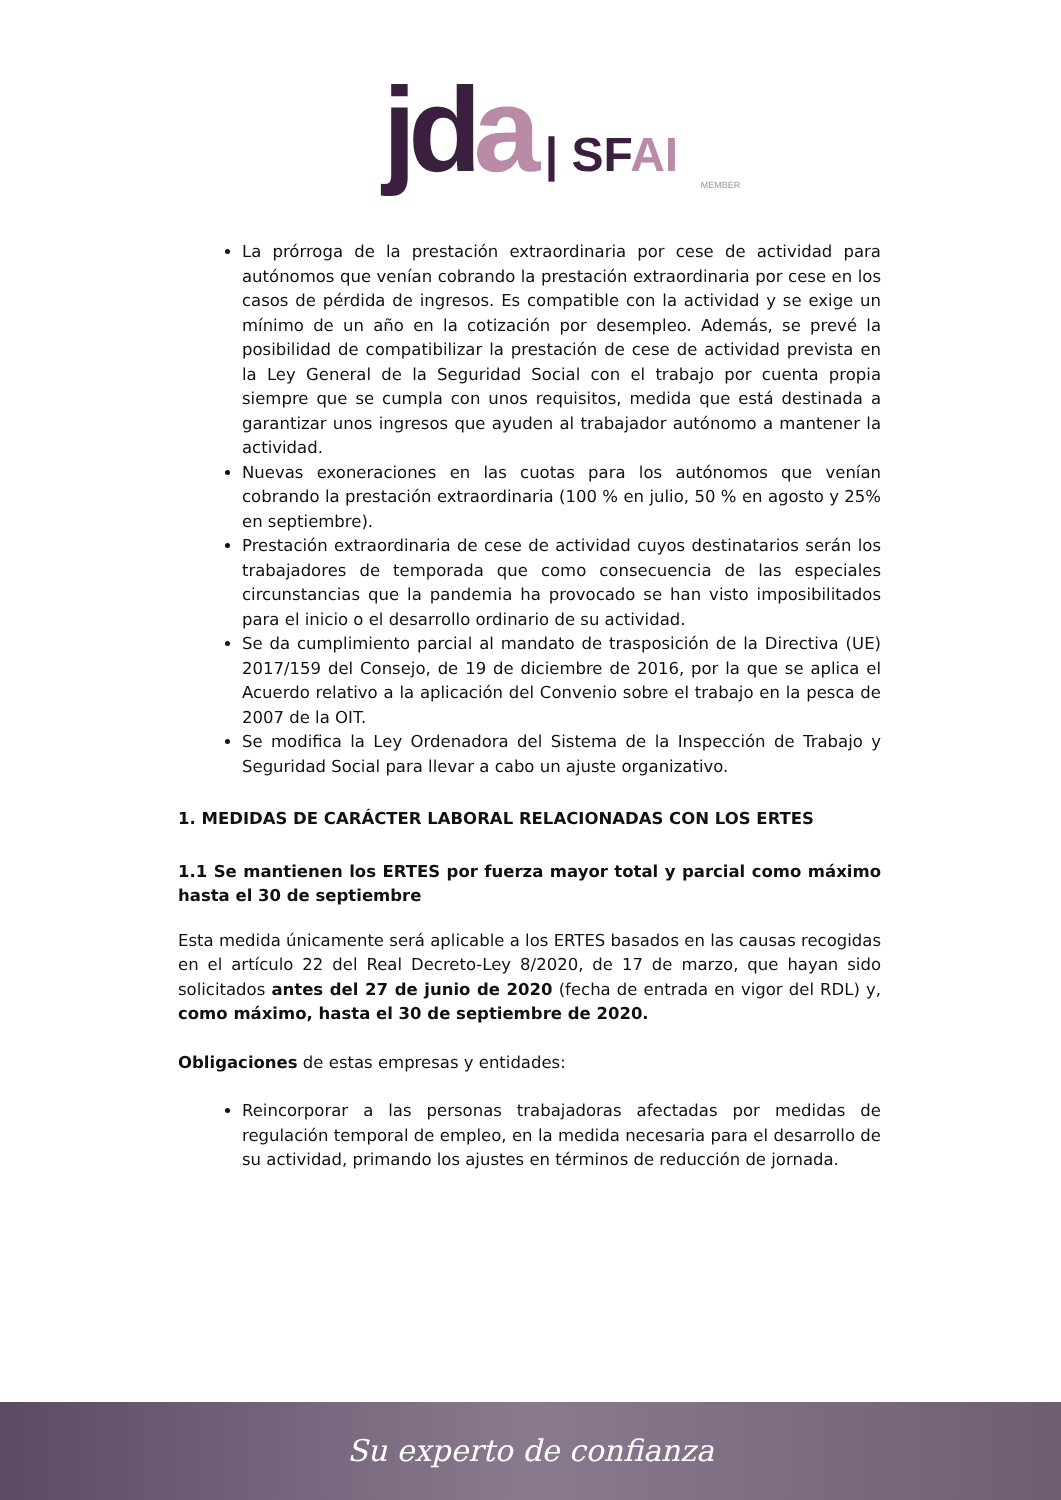jd a | SF AI
MEMBER
La prórroga de la prestación extraordinaria por cese de actividad para autónomos que venían cobrando la prestación extraordinaria por cese en los casos de pérdida de ingresos. Es compatible con la actividad y se exige un mínimo de un año en la cotización por desempleo. Además, se prevé la posibilidad de compatibilizar la prestación de cese de actividad prevista en la Ley General de la Seguridad Social con el trabajo por cuenta propia siempre que se cumpla con unos requisitos, medida que está destinada a garantizar unos ingresos que ayuden al trabajador autónomo a mantener la actividad.
Nuevas exoneraciones en las cuotas para los autónomos que venían cobrando la prestación extraordinaria (100 % en julio, 50 % en agosto y 25% en septiembre).
Prestación extraordinaria de cese de actividad cuyos destinatarios serán los trabajadores de temporada que como consecuencia de las especiales circunstancias que la pandemia ha provocado se han visto imposibilitados para el inicio o el desarrollo ordinario de su actividad.
Se da cumplimiento parcial al mandato de trasposición de la Directiva (UE) 2017/159 del Consejo, de 19 de diciembre de 2016, por la que se aplica el Acuerdo relativo a la aplicación del Convenio sobre el trabajo en la pesca de 2007 de la OIT.
Se modifica la Ley Ordenadora del Sistema de la Inspección de Trabajo y Seguridad Social para llevar a cabo un ajuste organizativo.
1. MEDIDAS DE CARÁCTER LABORAL RELACIONADAS CON LOS ERTES
1.1 Se mantienen los ERTES por fuerza mayor total y parcial como máximo hasta el 30 de septiembre
Esta medida únicamente será aplicable a los ERTES basados en las causas recogidas en el artículo 22 del Real Decreto-Ley 8/2020, de 17 de marzo, que hayan sido solicitados antes del 27 de junio de 2020 (fecha de entrada en vigor del RDL) y, como máximo, hasta el 30 de septiembre de 2020.
Obligaciones de estas empresas y entidades:
Reincorporar a las personas trabajadoras afectadas por medidas de regulación temporal de empleo, en la medida necesaria para el desarrollo de su actividad, primando los ajustes en términos de reducción de jornada.
Su experto de confianza